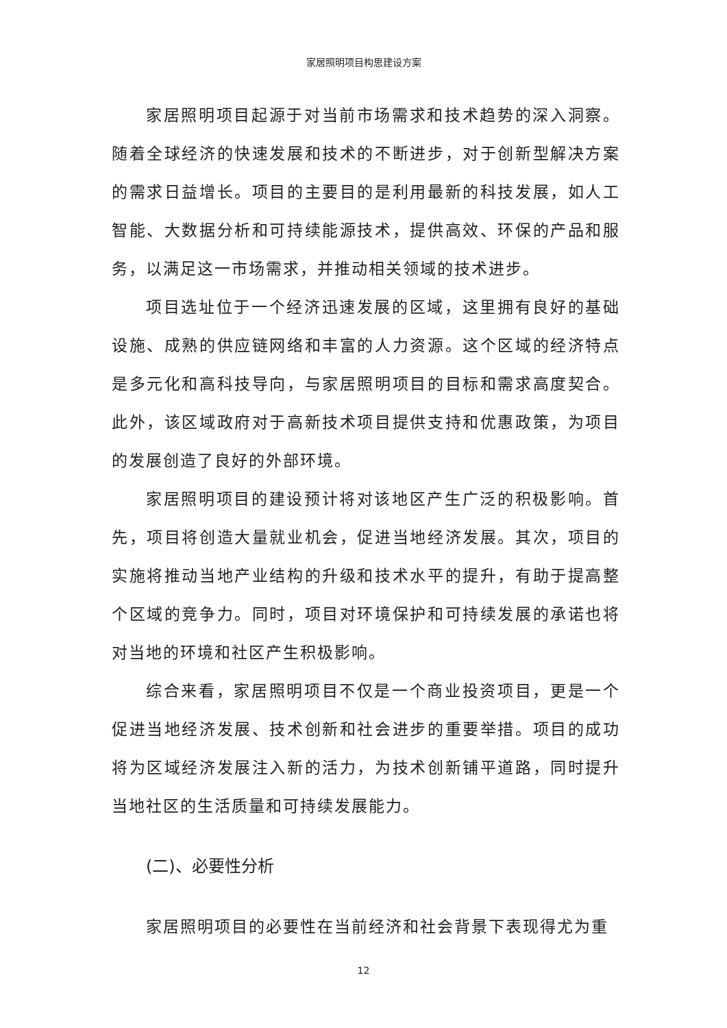家居照明项目构思建设方案
家居照明项目起源于对当前市场需求和技术趋势的深入洞察。随着全球经济的快速发展和技术的不断进步，对于创新型解决方案的需求日益增长。项目的主要目的是利用最新的科技发展，如人工智能、大数据分析和可持续能源技术，提供高效、环保的产品和服务，以满足这一市场需求，并推动相关领域的技术进步。
项目选址位于一个经济迅速发展的区域，这里拥有良好的基础设施、成熟的供应链网络和丰富的人力资源。这个区域的经济特点是多元化和高科技导向，与家居照明项目的目标和需求高度契合。此外，该区域政府对于高新技术项目提供支持和优惠政策，为项目的发展创造了良好的外部环境。
家居照明项目的建设预计将对该地区产生广泛的积极影响。首先，项目将创造大量就业机会，促进当地经济发展。其次，项目的实施将推动当地产业结构的升级和技术水平的提升，有助于提高整个区域的竞争力。同时，项目对环境保护和可持续发展的承诺也将对当地的环境和社区产生积极影响。
综合来看，家居照明项目不仅是一个商业投资项目，更是一个促进当地经济发展、技术创新和社会进步的重要举措。项目的成功将为区域经济发展注入新的活力，为技术创新铺平道路，同时提升当地社区的生活质量和可持续发展能力。
(二)、必要性分析
家居照明项目的必要性在当前经济和社会背景下表现得尤为重
12